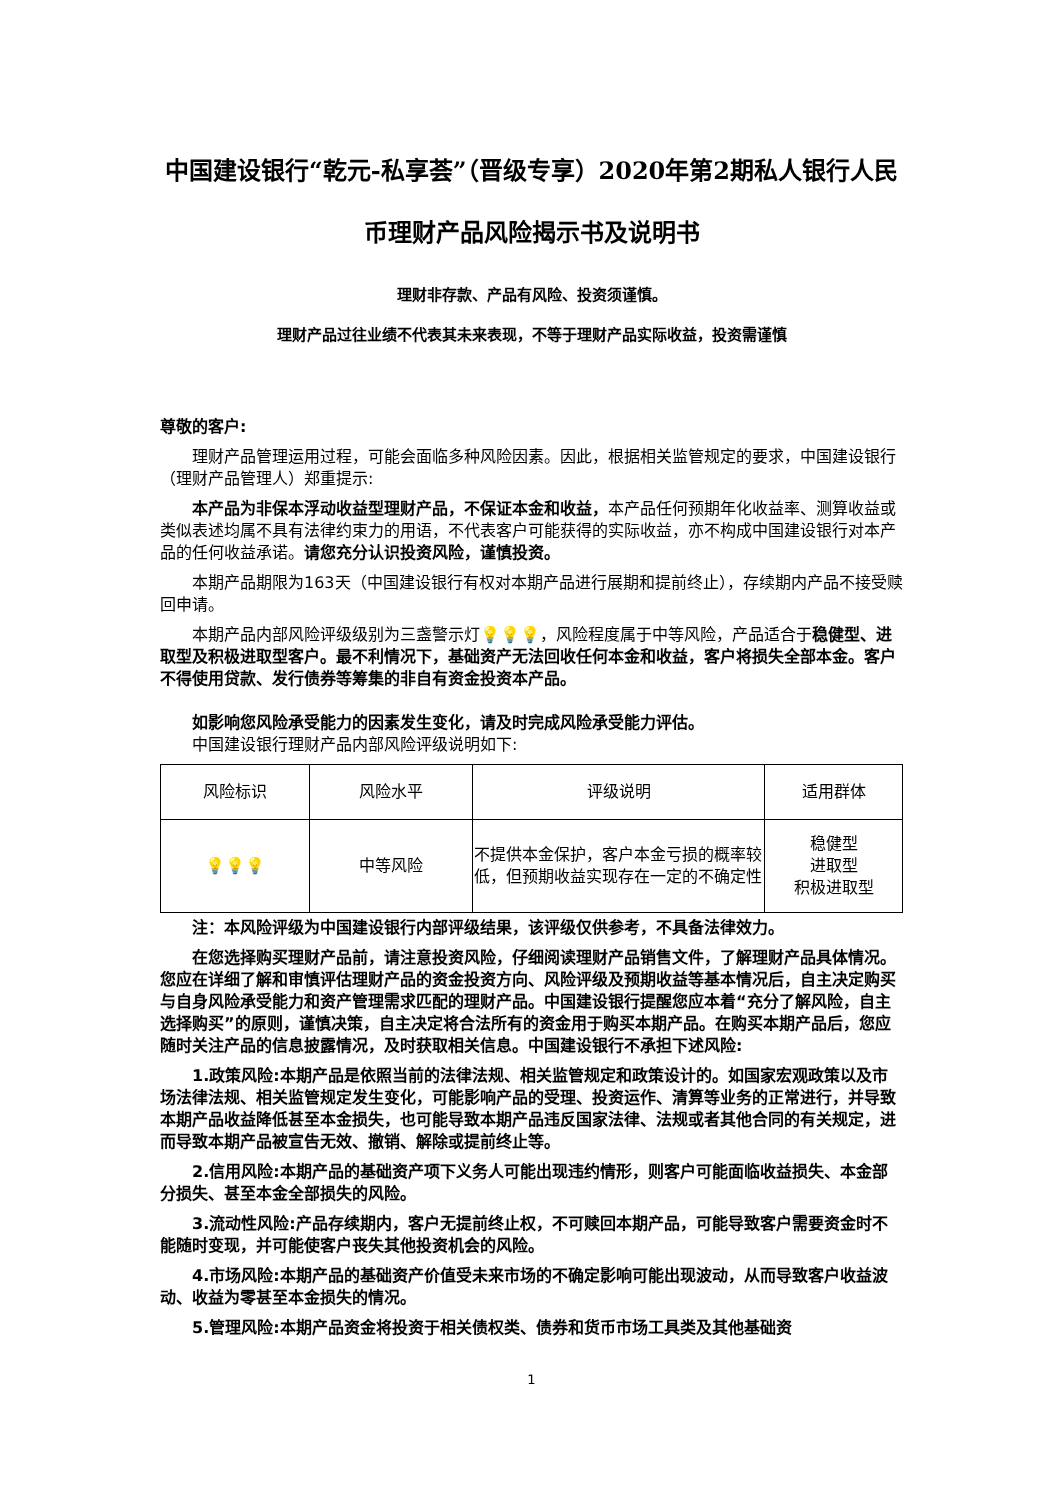中国建设银行“乾元-私享荟”（晋级专享）2020年第2期私人银行人民币理财产品风险揭示书及说明书
理财非存款、产品有风险、投资须谨慎。
理财产品过往业绩不代表其未来表现，不等于理财产品实际收益，投资需谨慎
尊敬的客户:
理财产品管理运用过程，可能会面临多种风险因素。因此，根据相关监管规定的要求，中国建设银行（理财产品管理人）郑重提示:
本产品为非保本浮动收益型理财产品，不保证本金和收益，本产品任何预期年化收益率、测算收益或类似表述均属不具有法律约束力的用语，不代表客户可能获得的实际收益，亦不构成中国建设银行对本产品的任何收益承诺。请您充分认识投资风险，谨慎投资。
本期产品期限为163天（中国建设银行有权对本期产品进行展期和提前终止），存续期内产品不接受赎回申请。
本期产品内部风险评级级别为三盏警示灯💡💡💡，风险程度属于中等风险，产品适合于稳健型、进取型及积极进取型客户。最不利情况下，基础资产无法回收任何本金和收益，客户将损失全部本金。客户不得使用贷款、发行债券等筹集的非自有资金投资本产品。
如影响您风险承受能力的因素发生变化，请及时完成风险承受能力评估。
中国建设银行理财产品内部风险评级说明如下:
| 风险标识 | 风险水平 | 评级说明 | 适用群体 |
| 💡💡💡 | 中等风险 | 不提供本金保护，客户本金亏损的概率较低，但预期收益实现存在一定的不确定性 | 稳健型 进取型 积极进取型 |
注：本风险评级为中国建设银行内部评级结果，该评级仅供参考，不具备法律效力。
在您选择购买理财产品前，请注意投资风险，仔细阅读理财产品销售文件，了解理财产品具体情况。您应在详细了解和审慎评估理财产品的资金投资方向、风险评级及预期收益等基本情况后，自主决定购买与自身风险承受能力和资产管理需求匹配的理财产品。中国建设银行提醒您应本着“充分了解风险，自主选择购买”的原则，谨慎决策，自主决定将合法所有的资金用于购买本期产品。在购买本期产品后，您应随时关注产品的信息披露情况，及时获取相关信息。中国建设银行不承担下述风险:
1.政策风险:本期产品是依照当前的法律法规、相关监管规定和政策设计的。如国家宏观政策以及市场法律法规、相关监管规定发生变化，可能影响产品的受理、投资运作、清算等业务的正常进行，并导致本期产品收益降低甚至本金损失，也可能导致本期产品违反国家法律、法规或者其他合同的有关规定，进而导致本期产品被宣告无效、撤销、解除或提前终止等。
2.信用风险:本期产品的基础资产项下义务人可能出现违约情形，则客户可能面临收益损失、本金部分损失、甚至本金全部损失的风险。
3.流动性风险:产品存续期内，客户无提前终止权，不可赎回本期产品，可能导致客户需要资金时不能随时变现，并可能使客户丧失其他投资机会的风险。
4.市场风险:本期产品的基础资产价值受未来市场的不确定影响可能出现波动，从而导致客户收益波动、收益为零甚至本金损失的情况。
5.管理风险:本期产品资金将投资于相关债权类、债券和货币市场工具类及其他基础资
1